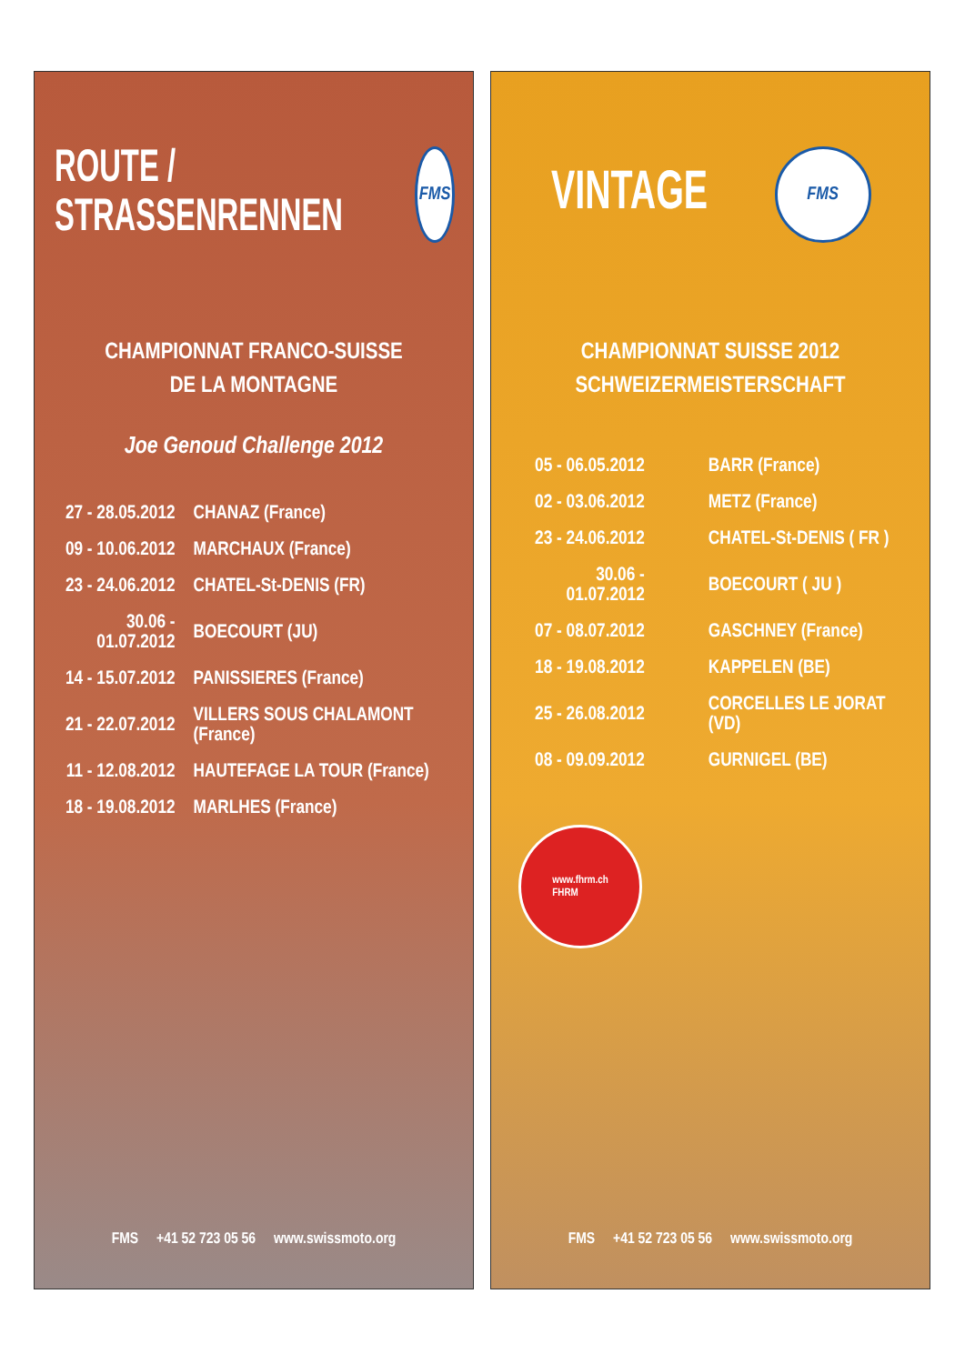ROUTE /
STRASSENRENNEN
FMS
CHAMPIONNAT FRANCO-SUISSE
DE LA MONTAGNE
Joe Genoud Challenge 2012
| 27 - 28.05.2012 | CHANAZ (France) |
| 09 - 10.06.2012 | MARCHAUX (France) |
| 23 - 24.06.2012 | CHATEL-St-DENIS (FR) |
| 30.06 - 01.07.2012 | BOECOURT (JU) |
| 14 - 15.07.2012 | PANISSIERES (France) |
| 21 - 22.07.2012 | VILLERS SOUS CHALAMONT (France) |
| 11 - 12.08.2012 | HAUTEFAGE LA TOUR (France) |
| 18 - 19.08.2012 | MARLHES (France) |
FMS +41 52 723 05 56 www.swissmoto.org
VINTAGE
FMS
CHAMPIONNAT SUISSE 2012
SCHWEIZERMEISTERSCHAFT
| 05 - 06.05.2012 | BARR (France) |
| 02 - 03.06.2012 | METZ (France) |
| 23 - 24.06.2012 | CHATEL-St-DENIS ( FR ) |
| 30.06 - 01.07.2012 | BOECOURT ( JU ) |
| 07 - 08.07.2012 | GASCHNEY (France) |
| 18 - 19.08.2012 | KAPPELEN (BE) |
| 25 - 26.08.2012 | CORCELLES LE JORAT (VD) |
| 08 - 09.09.2012 | GURNIGEL (BE) |
www.fhrm.ch
FHRM
FMS +41 52 723 05 56 www.swissmoto.org